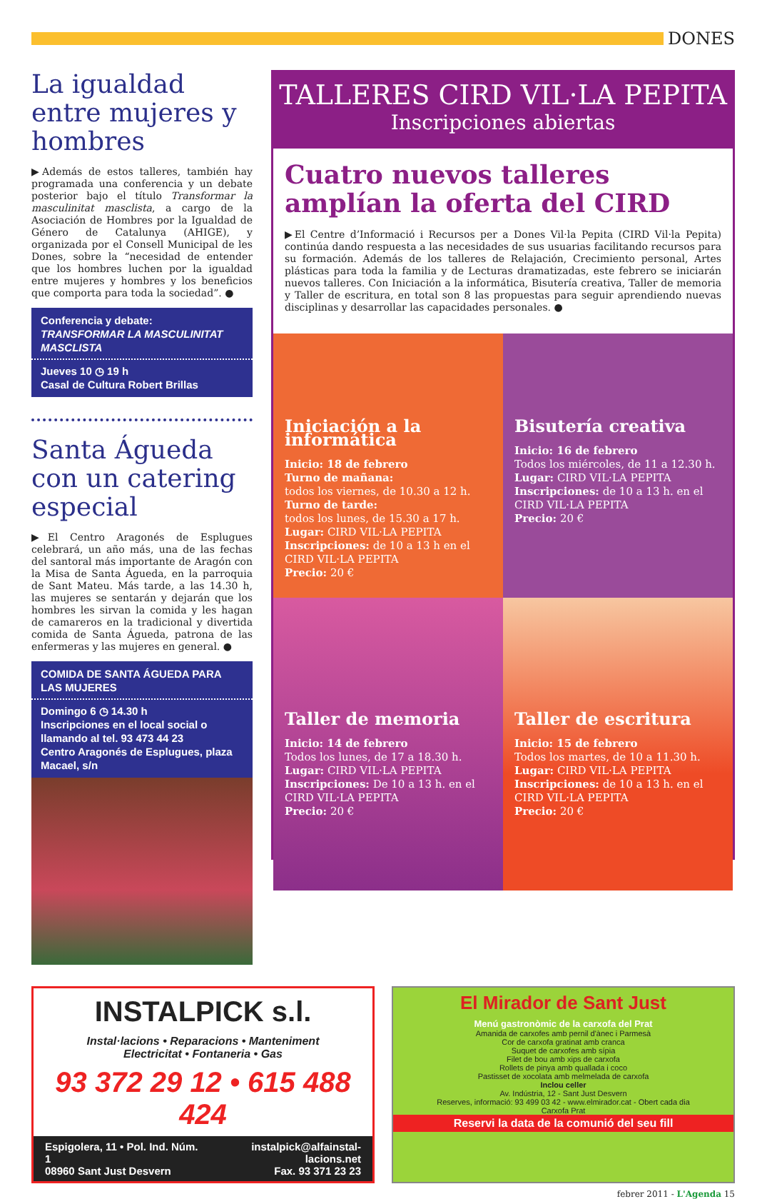DONES
La igualdad entre mujeres y hombres
▶Además de estos talleres, también hay programada una conferencia y un debate posterior bajo el título Transformar la masculinitat masclista, a cargo de la Asociación de Hombres por la Igualdad de Género de Catalunya (AHIGE), y organizada por el Consell Municipal de les Dones, sobre la “necesidad de entender que los hombres luchen por la igualdad entre mujeres y hombres y los beneficios que comporta para toda la sociedad”. ●
Conferencia y debate:
TRANSFORMAR LA MASCULINITAT MASCLISTA
Jueves 10 ◷ 19 h
Casal de Cultura Robert Brillas
Santa Águeda con un catering especial
▶El Centro Aragonés de Esplugues celebrará, un año más, una de las fechas del santoral más importante de Aragón con la Misa de Santa Águeda, en la parroquia de Sant Mateu. Más tarde, a las 14.30 h, las mujeres se sentarán y dejarán que los hombres les sirvan la comida y les hagan de camareros en la tradicional y divertida comida de Santa Águeda, patrona de las enfermeras y las mujeres en general. ●
COMIDA DE SANTA ÁGUEDA PARA LAS MUJERES
Domingo 6 ◷ 14.30 h
Inscripciones en el local social o llamando al tel. 93 473 44 23
Centro Aragonés de Esplugues, plaza Macael, s/n
TALLERES CIRD VIL·LA PEPITA
Inscripciones abiertas
Cuatro nuevos talleres amplían la oferta del CIRD
▶El Centre d’Informació i Recursos per a Dones Vil·la Pepita (CIRD Vil·la Pepita) continúa dando respuesta a las necesidades de sus usuarias facilitando recursos para su formación. Además de los talleres de Relajación, Crecimiento personal, Artes plásticas para toda la familia y de Lecturas dramatizadas, este febrero se iniciarán nuevos talleres. Con Iniciación a la informática, Bisutería creativa, Taller de memoria y Taller de escritura, en total son 8 las propuestas para seguir aprendiendo nuevas disciplinas y desarrollar las capacidades personales. ●
Iniciación a la informática
Inicio: 18 de febrero
Turno de mañana:
todos los viernes, de 10.30 a 12 h.
Turno de tarde:
todos los lunes, de 15.30 a 17 h.
Lugar: CIRD VIL·LA PEPITA
Inscripciones: de 10 a 13 h en el CIRD VIL·LA PEPITA
Precio: 20 €
Bisutería creativa
Inicio: 16 de febrero
Todos los miércoles, de 11 a 12.30 h.
Lugar: CIRD VIL·LA PEPITA
Inscripciones: de 10 a 13 h. en el CIRD VIL·LA PEPITA
Precio: 20 €
Taller de memoria
Inicio: 14 de febrero
Todos los lunes, de 17 a 18.30 h.
Lugar: CIRD VIL·LA PEPITA
Inscripciones: De 10 a 13 h. en el CIRD VIL·LA PEPITA
Precio: 20 €
Taller de escritura
Inicio: 15 de febrero
Todos los martes, de 10 a 11.30 h.
Lugar: CIRD VIL·LA PEPITA
Inscripciones: de 10 a 13 h. en el CIRD VIL·LA PEPITA
Precio: 20 €
INSTALPICK s.l.
Instal·lacions • Reparacions • Manteniment
Electricitat • Fontaneria • Gas
93 372 29 12 • 615 488 424
Espigolera, 11 • Pol. Ind. Núm. 1
08960 Sant Just Desvern instalpick@alfainstal-lacions.net
Fax. 93 371 23 23
El Mirador de Sant Just
Menú gastronòmic de la carxofa del Prat
Amanida de carxofes amb pernil d'ànec i Parmesà
Cor de carxofa gratinat amb cranca
Suquet de carxofes amb sípia
Filet de bou amb xips de carxofa
Rollets de pinya amb quallada i coco
Pastisset de xocolata amb melmelada de carxofa
Inclou celler
Av. Indústria, 12 - Sant Just Desvern
Reserves, informació: 93 499 03 42 - www.elmirador.cat - Obert cada dia
Carxofa Prat
Reservi la data de la comunió del seu fill
febrer 2011 - L'Agenda 15